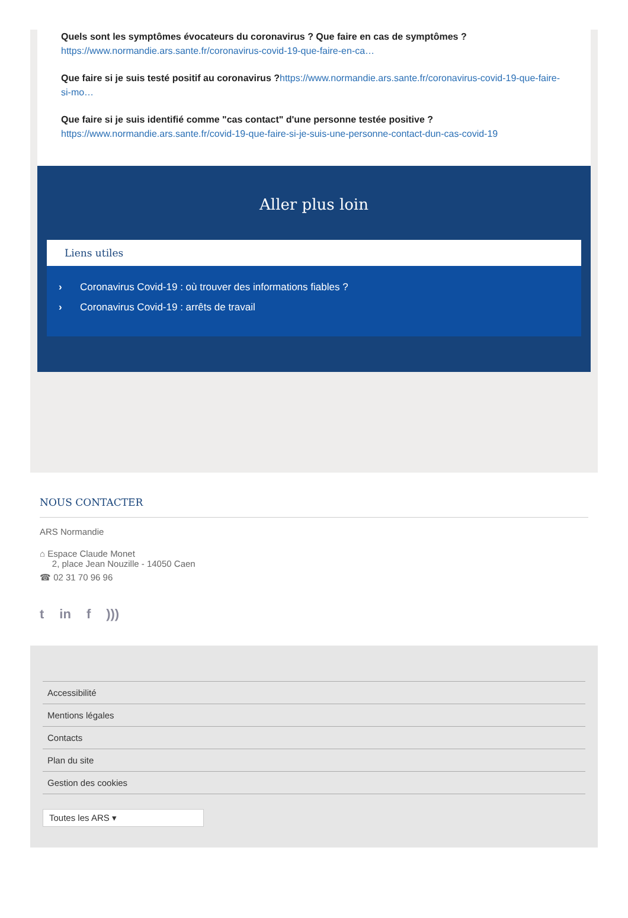Quels sont les symptômes évocateurs du coronavirus ? Que faire en cas de symptômes ?
https://www.normandie.ars.sante.fr/coronavirus-covid-19-que-faire-en-ca…
Que faire si je suis testé positif au coronavirus ?https://www.normandie.ars.sante.fr/coronavirus-covid-19-que-faire-si-mo…
Que faire si je suis identifié comme "cas contact" d'une personne testée positive ?
https://www.normandie.ars.sante.fr/covid-19-que-faire-si-je-suis-une-personne-contact-dun-cas-covid-19
Aller plus loin
Liens utiles
› Coronavirus Covid-19 : où trouver des informations fiables ?
› Coronavirus Covid-19 : arrêts de travail
NOUS CONTACTER
ARS Normandie
⌂ Espace Claude Monet
2, place Jean Nouzille - 14050 Caen
☎ 02 31 70 96 96
t in f)))
Accessibilité
Mentions légales
Contacts
Plan du site
Gestion des cookies
Toutes les ARS ▾